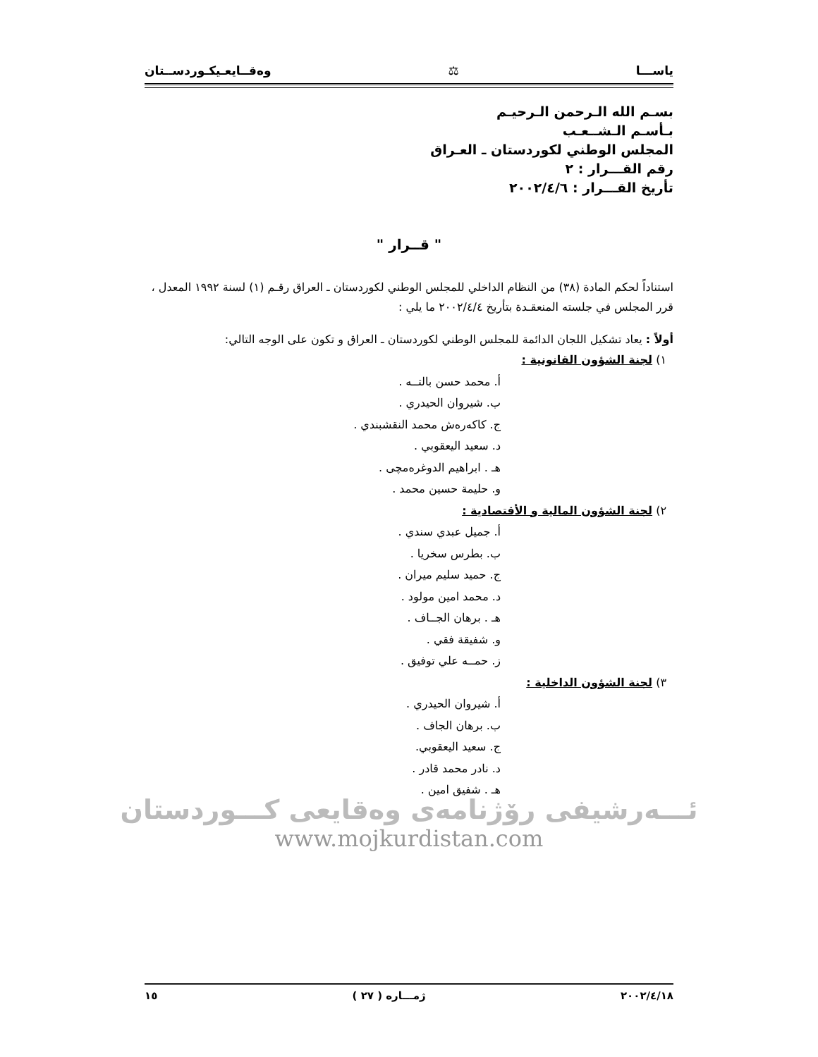ياســـا ⚖ وەقــايعـیكـوردســتان
بسـم الله الـرحمن الـرحيـم
بـأسـم الـشــعـب
المجلس الوطني لكوردستان ـ العـراق
رقم القـــرار : ٢
تأريخ القـــرار : ٢٠٠٢/٤/٦
" قــرار "
استناداً لحكم المادة (٣٨) من النظام الداخلي للمجلس الوطني لكوردستان ـ العراق رقـم (١) لسنة ١٩٩٢ المعدل ، قرر المجلس في جلسته المنعقـدة بتأريخ ٢٠٠٢/٤/٤ ما يلي :
أولاً : يعاد تشكيل اللجان الدائمة للمجلس الوطني لكوردستان ـ العراق و تكون على الوجه التالي:
١) لجنة الشؤون القانونية :
أ. محمد حسن بالتــه .
ب. شيروان الحيدري .
ج. كاكەرەش محمد النقشبندي .
د. سعيد اليعقوبي .
هـ . ابراهيم الدوغرەمچی .
و. حليمة حسين محمد .
٢) لجنة الشؤون المالية و الأقتصادية :
أ. جميل عبدي سندي .
ب. بطرس سخريا .
ج. حميد سليم ميران .
د. محمد امين مولود .
هـ . برهان الجــاف .
و. شفيقة فقي .
ز. حمــه علي توفيق .
٣) لجنة الشؤون الداخلية :
أ. شيروان الحيدري .
ب. برهان الجاف .
ج. سعيد اليعقوبي.
د. نادر محمد قادر .
هـ . شفيق امين .
ئـــەرشیفی رۆژنامەی وەقایعی كـــوردستان
www.mojkurdistan.com
٢٠٠٢/٤/١٨ ژمـــاره ( ٢٧ ) ١٥